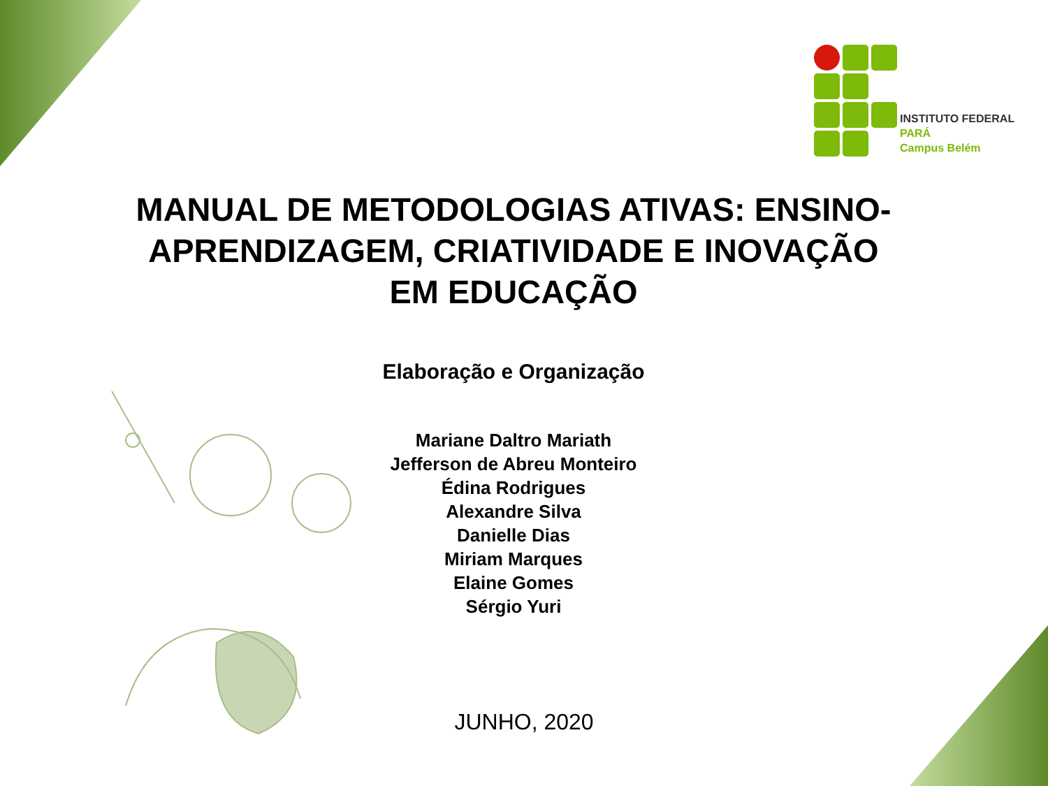INSTITUTO FEDERAL
PARÁ
Campus Belém
MANUAL DE METODOLOGIAS ATIVAS: ENSINO-APRENDIZAGEM, CRIATIVIDADE E INOVAÇÃO EM EDUCAÇÃO
Elaboração e Organização
Mariane Daltro Mariath
Jefferson de Abreu Monteiro
Édina Rodrigues
Alexandre Silva
Danielle Dias
Miriam Marques
Elaine Gomes
Sérgio Yuri
JUNHO, 2020